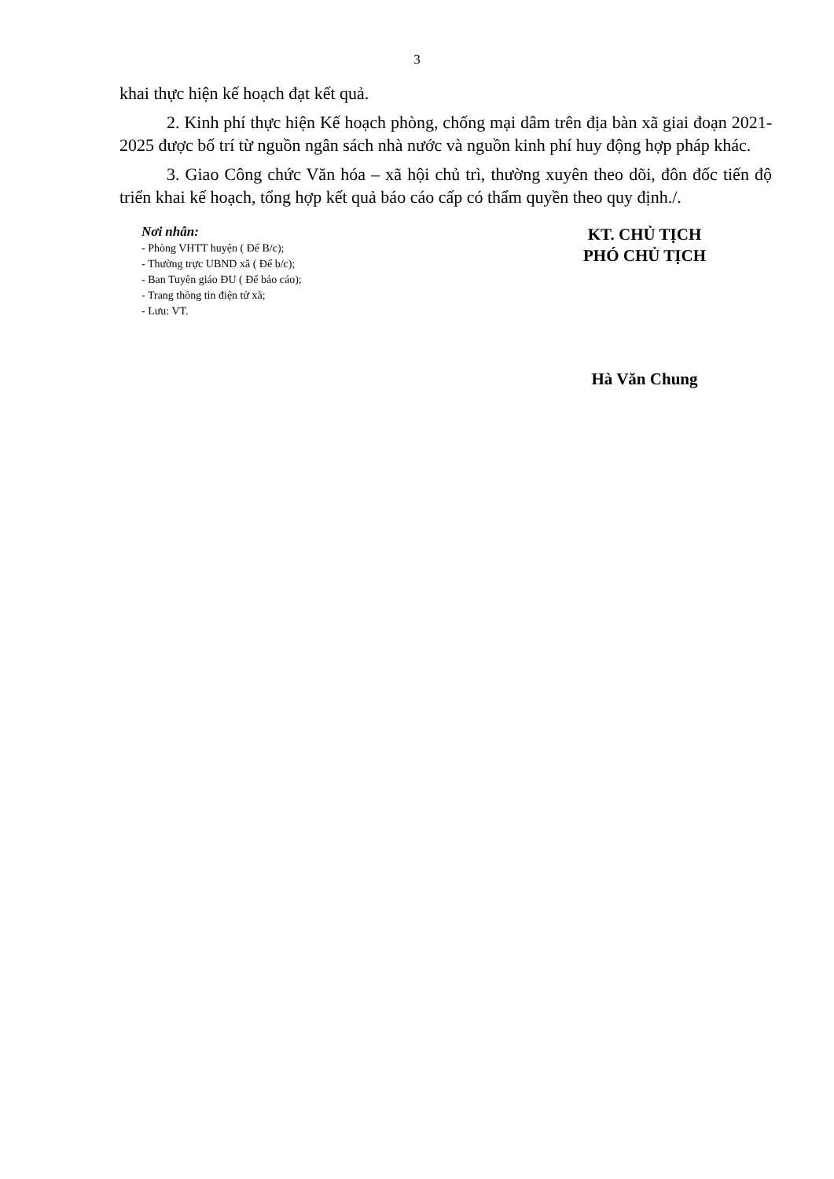3
khai thực hiện kế hoạch đạt kết quả.
2. Kinh phí thực hiện Kế hoạch phòng, chống mại dâm trên địa bàn xã giai đoạn 2021-2025 được bố trí từ nguồn ngân sách nhà nước và nguồn kinh phí huy động hợp pháp khác.
3. Giao Công chức Văn hóa – xã hội chủ trì, thường xuyên theo dõi, đôn đốc tiến độ triển khai kế hoạch, tổng hợp kết quả báo cáo cấp có thẩm quyền theo quy định./.
Nơi nhân:
- Phòng VHTT huyện ( Để B/c);
- Thường trực UBND xã ( Để b/c);
- Ban Tuyên giáo ĐU ( Để báo cáo);
- Trang thông tin điện tử xã;
- Lưu: VT.
KT. CHỦ TỊCH
PHÓ CHỦ TỊCH
Hà Văn Chung